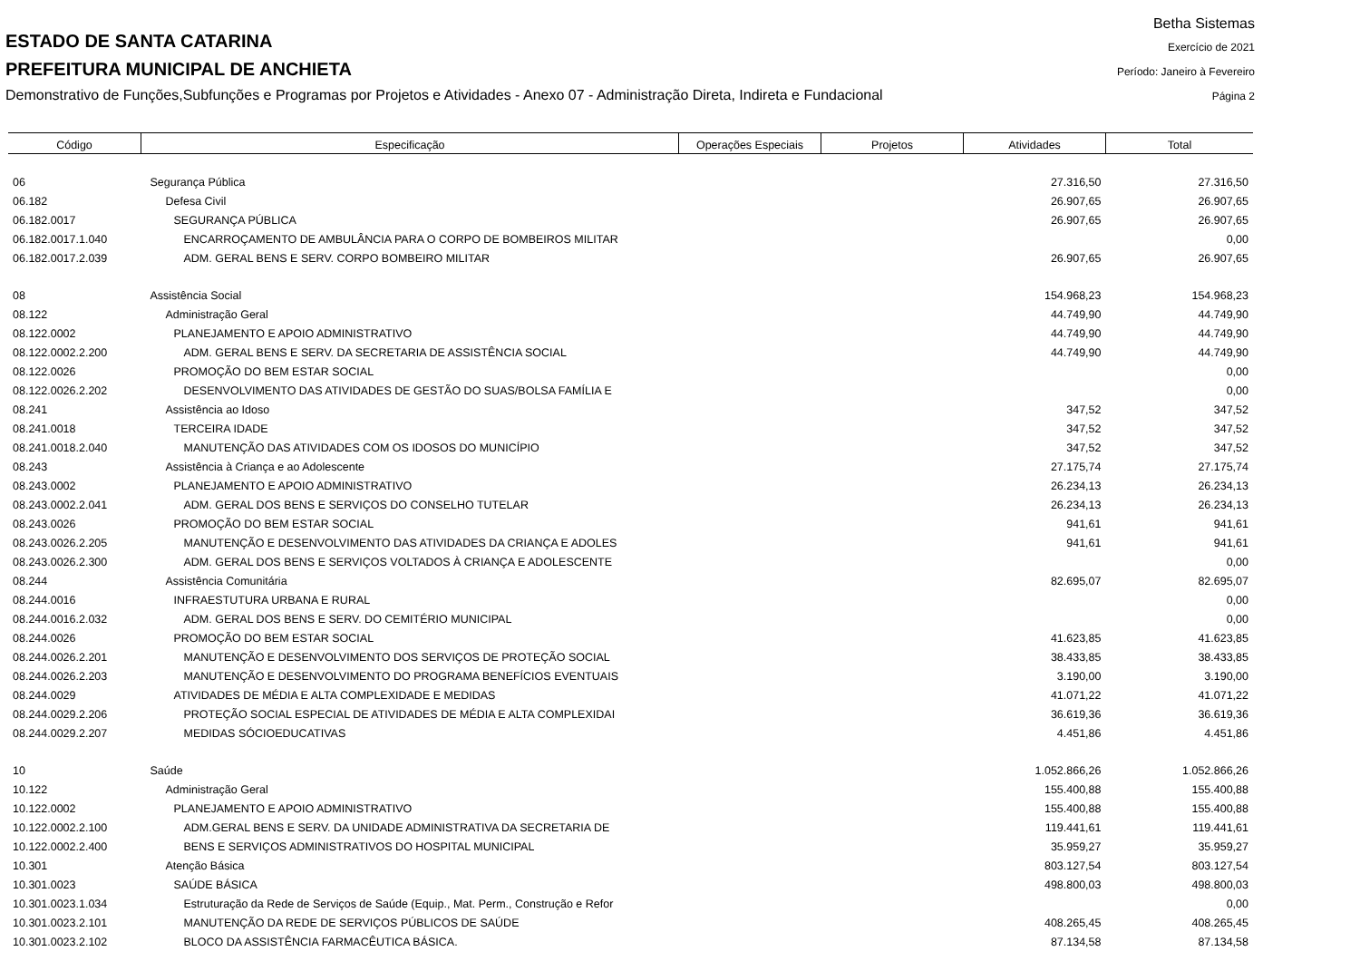ESTADO DE SANTA CATARINA
PREFEITURA MUNICIPAL DE ANCHIETA
Demonstrativo de Funções,Subfunções e Programas por Projetos e Atividades - Anexo 07 - Administração Direta, Indireta e Fundacional
Betha Sistemas
Exercício de 2021
Período: Janeiro à Fevereiro
Página 2
| Código | Especificação | Operações Especiais | Projetos | Atividades | Total |
| --- | --- | --- | --- | --- | --- |
| 06 | Segurança Pública | | | 27.316,50 | 27.316,50 |
| 06.182 | Defesa Civil | | | 26.907,65 | 26.907,65 |
| 06.182.0017 | SEGURANÇA PÚBLICA | | | 26.907,65 | 26.907,65 |
| 06.182.0017.1.040 | ENCARROÇAMENTO DE AMBULÂNCIA PARA O CORPO DE BOMBEIROS MILITAR | | | | 0,00 |
| 06.182.0017.2.039 | ADM. GERAL BENS E SERV. CORPO BOMBEIRO MILITAR | | | 26.907,65 | 26.907,65 |
| 08 | Assistência Social | | | 154.968,23 | 154.968,23 |
| 08.122 | Administração Geral | | | 44.749,90 | 44.749,90 |
| 08.122.0002 | PLANEJAMENTO E APOIO ADMINISTRATIVO | | | 44.749,90 | 44.749,90 |
| 08.122.0002.2.200 | ADM. GERAL BENS E SERV. DA SECRETARIA DE ASSISTÊNCIA SOCIAL | | | 44.749,90 | 44.749,90 |
| 08.122.0026 | PROMOÇÃO DO BEM ESTAR SOCIAL | | | | 0,00 |
| 08.122.0026.2.202 | DESENVOLVIMENTO DAS ATIVIDADES DE GESTÃO DO SUAS/BOLSA FAMÍLIA E | | | | 0,00 |
| 08.241 | Assistência ao Idoso | | | 347,52 | 347,52 |
| 08.241.0018 | TERCEIRA IDADE | | | 347,52 | 347,52 |
| 08.241.0018.2.040 | MANUTENÇÃO DAS ATIVIDADES COM OS IDOSOS DO MUNICÍPIO | | | 347,52 | 347,52 |
| 08.243 | Assistência à Criança e ao Adolescente | | | 27.175,74 | 27.175,74 |
| 08.243.0002 | PLANEJAMENTO E APOIO ADMINISTRATIVO | | | 26.234,13 | 26.234,13 |
| 08.243.0002.2.041 | ADM. GERAL DOS BENS E SERVIÇOS DO CONSELHO TUTELAR | | | 26.234,13 | 26.234,13 |
| 08.243.0026 | PROMOÇÃO DO BEM ESTAR SOCIAL | | | 941,61 | 941,61 |
| 08.243.0026.2.205 | MANUTENÇÃO E DESENVOLVIMENTO DAS ATIVIDADES DA CRIANÇA E ADOLES | | | 941,61 | 941,61 |
| 08.243.0026.2.300 | ADM. GERAL DOS BENS E SERVIÇOS VOLTADOS À CRIANÇA E ADOLESCENTE | | | | 0,00 |
| 08.244 | Assistência Comunitária | | | 82.695,07 | 82.695,07 |
| 08.244.0016 | INFRAESTUTURA URBANA E RURAL | | | | 0,00 |
| 08.244.0016.2.032 | ADM. GERAL DOS BENS E SERV. DO CEMITÉRIO MUNICIPAL | | | | 0,00 |
| 08.244.0026 | PROMOÇÃO DO BEM ESTAR SOCIAL | | | 41.623,85 | 41.623,85 |
| 08.244.0026.2.201 | MANUTENÇÃO E DESENVOLVIMENTO DOS SERVIÇOS DE PROTEÇÃO SOCIAL | | | 38.433,85 | 38.433,85 |
| 08.244.0026.2.203 | MANUTENÇÃO E DESENVOLVIMENTO DO PROGRAMA BENEFÍCIOS EVENTUAIS | | | 3.190,00 | 3.190,00 |
| 08.244.0029 | ATIVIDADES DE MÉDIA E ALTA COMPLEXIDADE E MEDIDAS | | | 41.071,22 | 41.071,22 |
| 08.244.0029.2.206 | PROTEÇÃO SOCIAL ESPECIAL DE ATIVIDADES DE MÉDIA E ALTA COMPLEXIDAI | | | 36.619,36 | 36.619,36 |
| 08.244.0029.2.207 | MEDIDAS SÓCIOEDUCATIVAS | | | 4.451,86 | 4.451,86 |
| 10 | Saúde | | | 1.052.866,26 | 1.052.866,26 |
| 10.122 | Administração Geral | | | 155.400,88 | 155.400,88 |
| 10.122.0002 | PLANEJAMENTO E APOIO ADMINISTRATIVO | | | 155.400,88 | 155.400,88 |
| 10.122.0002.2.100 | ADM.GERAL BENS E SERV. DA UNIDADE ADMINISTRATIVA DA SECRETARIA DE | | | 119.441,61 | 119.441,61 |
| 10.122.0002.2.400 | BENS E SERVIÇOS ADMINISTRATIVOS DO HOSPITAL MUNICIPAL | | | 35.959,27 | 35.959,27 |
| 10.301 | Atenção Básica | | | 803.127,54 | 803.127,54 |
| 10.301.0023 | SAÚDE BÁSICA | | | 498.800,03 | 498.800,03 |
| 10.301.0023.1.034 | Estruturação da Rede de Serviços de Saúde (Equip., Mat. Perm., Construção e Refor | | | | 0,00 |
| 10.301.0023.2.101 | MANUTENÇÃO DA REDE DE SERVIÇOS PÚBLICOS DE SAÚDE | | | 408.265,45 | 408.265,45 |
| 10.301.0023.2.102 | BLOCO DA ASSISTÊNCIA FARMACÊUTICA BÁSICA. | | | 87.134,58 | 87.134,58 |